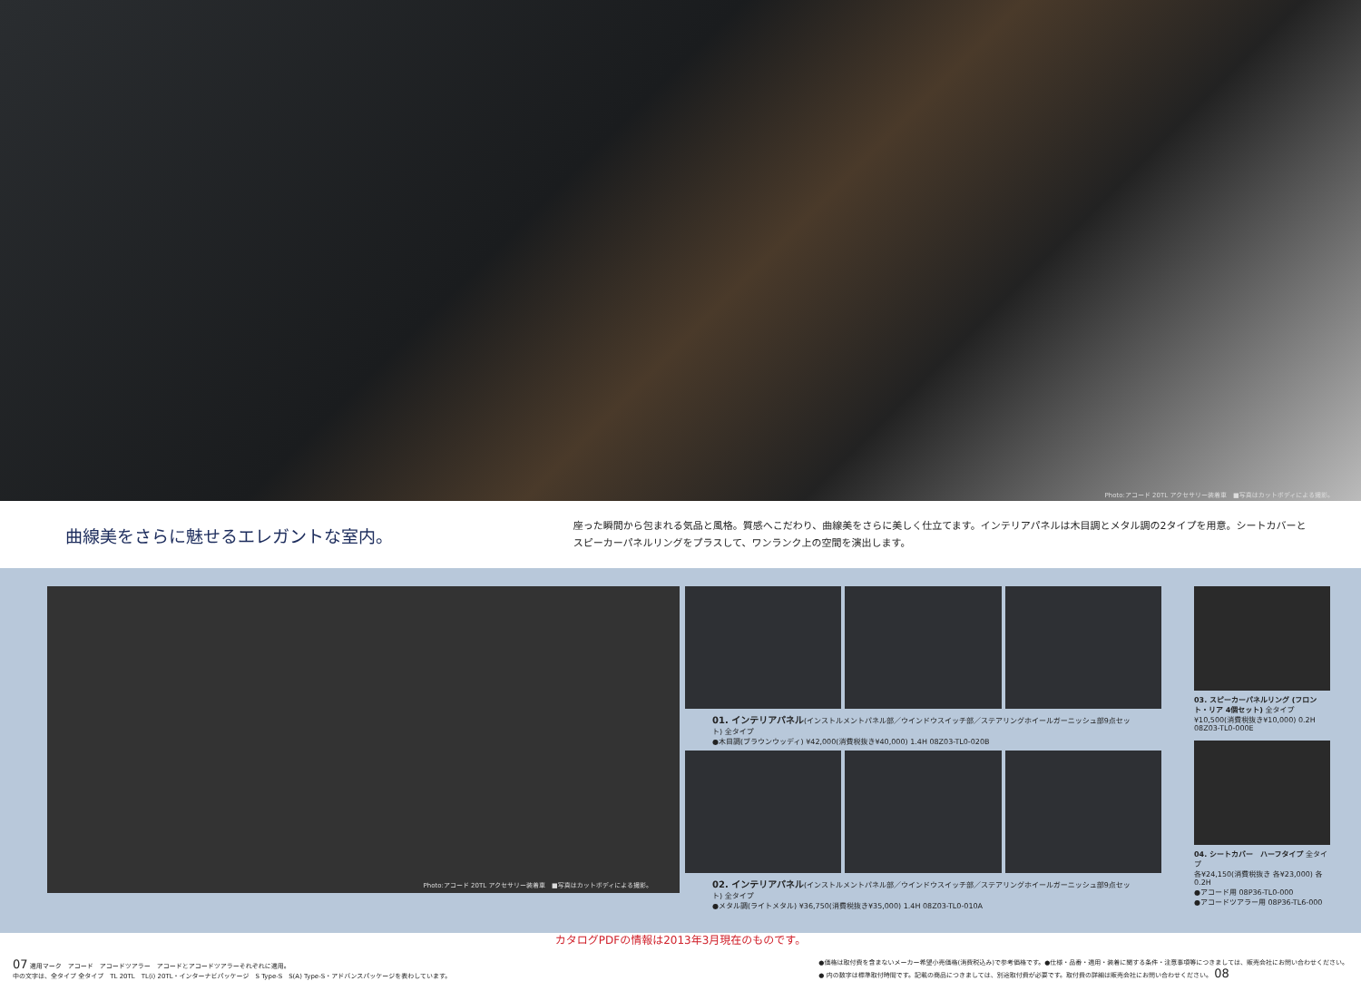Photo:アコード 20TL アクセサリー装着車　■写真はカットボディによる撮影。
曲線美をさらに魅せるエレガントな室内。
座った瞬間から包まれる気品と風格。質感へこだわり、曲線美をさらに美しく仕立てます。インテリアパネルは木目調とメタル調の2タイプを用意。シートカバーとスピーカーパネルリングをプラスして、ワンランク上の空間を演出します。
Photo:アコード 20TL アクセサリー装着車　■写真はカットボディによる撮影。
01. インテリアパネル(インストルメントパネル部／ウインドウスイッチ部／ステアリングホイールガーニッシュ部9点セット) 全タイプ
●木目調(ブラウンウッディ) ¥42,000(消費税抜き¥40,000) 1.4H 08Z03-TL0-020B
02. インテリアパネル(インストルメントパネル部／ウインドウスイッチ部／ステアリングホイールガーニッシュ部9点セット) 全タイプ
●メタル調(ライトメタル) ¥36,750(消費税抜き¥35,000) 1.4H 08Z03-TL0-010A
03. スピーカーパネルリング (フロント・リア 4個セット) 全タイプ
¥10,500(消費税抜き¥10,000) 0.2H
08Z03-TL0-000E
04. シートカバー　ハーフタイプ 全タイプ
各¥24,150(消費税抜き 各¥23,000) 各0.2H
●アコード用 08P36-TL0-000
●アコードツアラー用 08P36-TL6-000
カタログPDFの情報は2013年3月現在のものです。
07 適用マーク　アコード　アコードツアラー　アコードとアコードツアラーそれぞれに適用。
中の文字は、全タイプ 全タイプ　TL 20TL　TL(i) 20TL・インターナビパッケージ　S Type-S　S(A) Type-S・アドバンスパッケージを表わしています。
●価格は取付費を含まないメーカー希望小売価格(消費税込み)で参考価格です。●仕様・品番・適用・装着に関する条件・注意事項等につきましては、販売会社にお問い合わせください。
● 内の数字は標準取付時間です。記載の商品につきましては、別途取付費が必要です。取付費の詳細は販売会社にお問い合わせください。 08